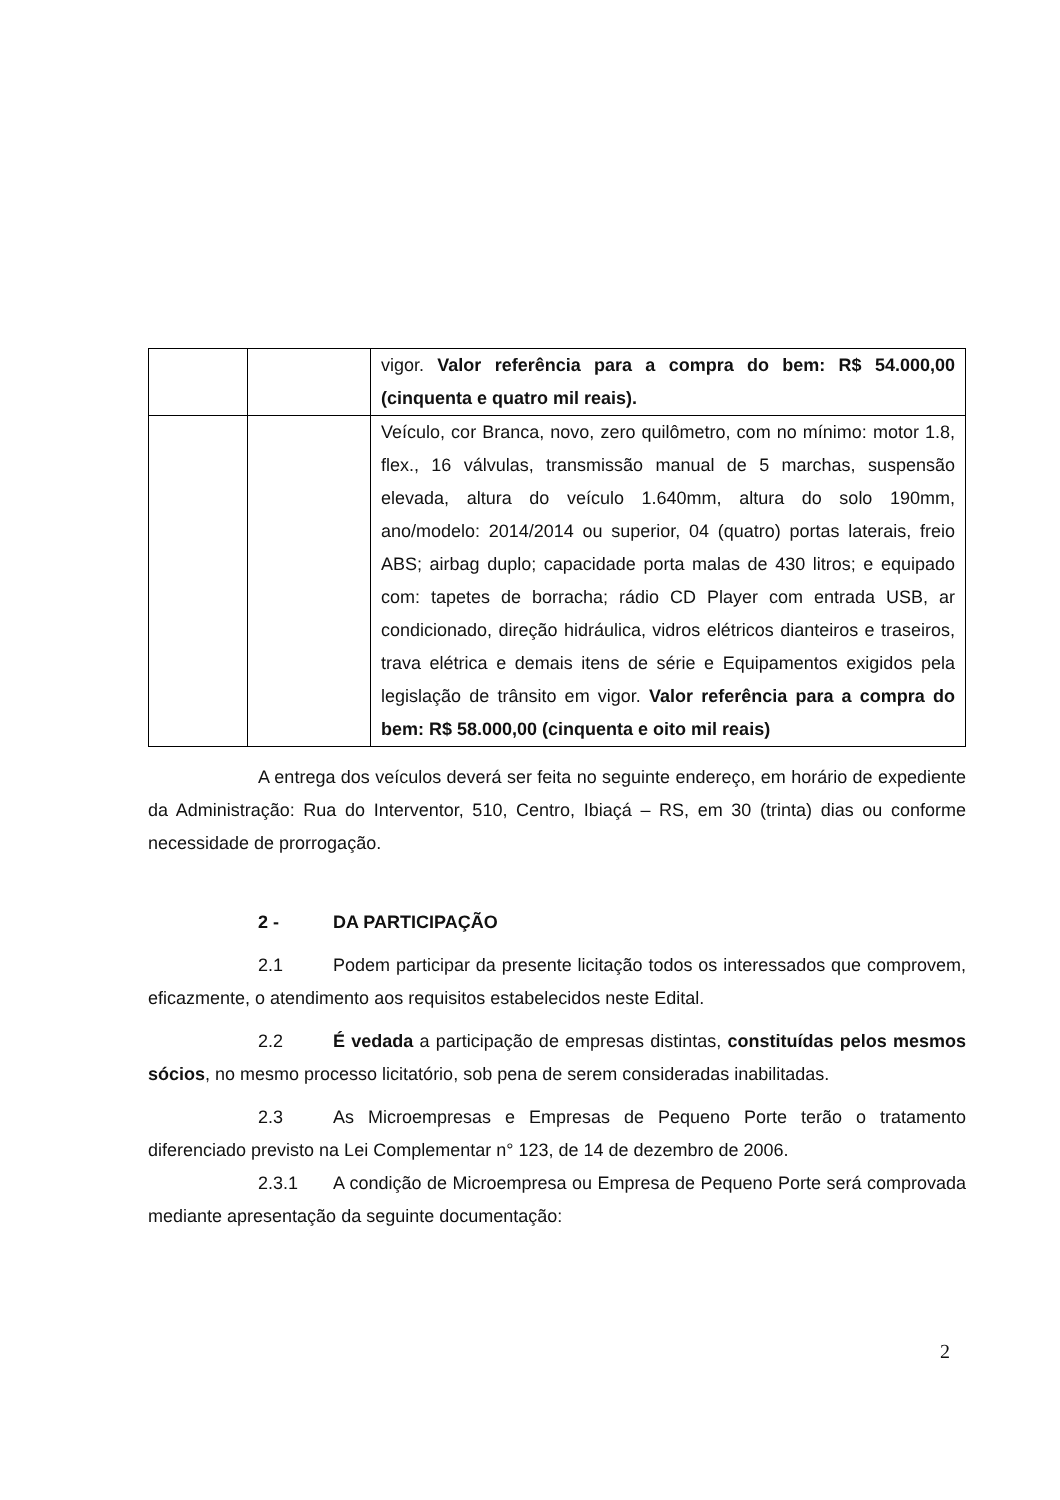| | | vigor. Valor referência para a compra do bem: R$ 54.000,00 (cinquenta e quatro mil reais). |
| | | Veículo, cor Branca, novo, zero quilômetro, com no mínimo: motor 1.8, flex., 16 válvulas, transmissão manual de 5 marchas, suspensão elevada, altura do veículo 1.640mm, altura do solo 190mm, ano/modelo: 2014/2014 ou superior, 04 (quatro) portas laterais, freio ABS; airbag duplo; capacidade porta malas de 430 litros; e equipado com: tapetes de borracha; rádio CD Player com entrada USB, ar condicionado, direção hidráulica, vidros elétricos dianteiros e traseiros, trava elétrica e demais itens de série e Equipamentos exigidos pela legislação de trânsito em vigor. Valor referência para a compra do bem: R$ 58.000,00 (cinquenta e oito mil reais) |
A entrega dos veículos deverá ser feita no seguinte endereço, em horário de expediente da Administração: Rua do Interventor, 510, Centro, Ibiaçá – RS, em 30 (trinta) dias ou conforme necessidade de prorrogação.
2 - DA PARTICIPAÇÃO
2.1 Podem participar da presente licitação todos os interessados que comprovem, eficazmente, o atendimento aos requisitos estabelecidos neste Edital.
2.2 É vedada a participação de empresas distintas, constituídas pelos mesmos sócios, no mesmo processo licitatório, sob pena de serem consideradas inabilitadas.
2.3 As Microempresas e Empresas de Pequeno Porte terão o tratamento diferenciado previsto na Lei Complementar n° 123, de 14 de dezembro de 2006.
2.3.1 A condição de Microempresa ou Empresa de Pequeno Porte será comprovada mediante apresentação da seguinte documentação:
2